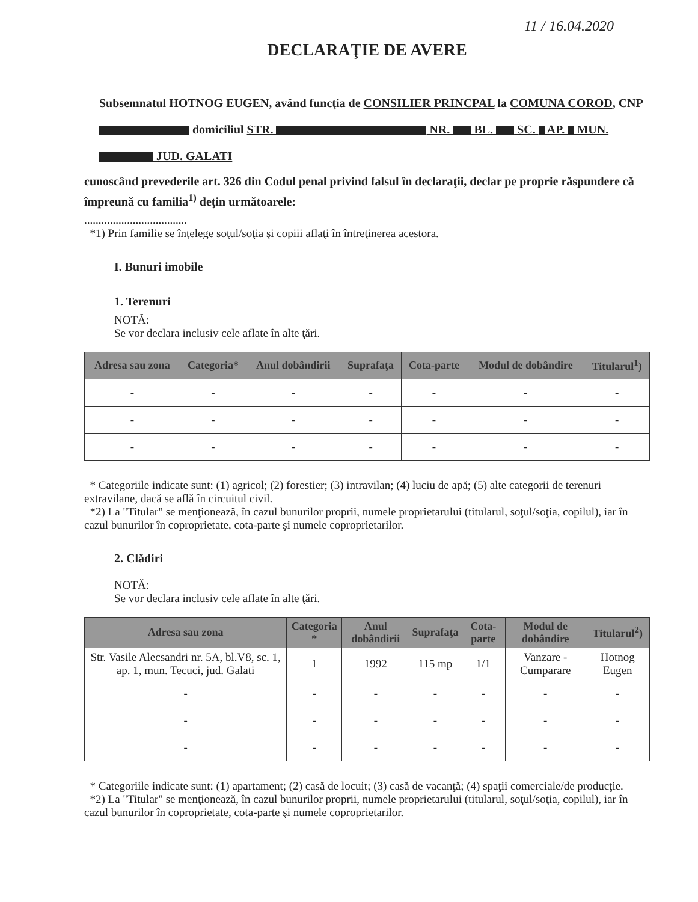11 / 16.04.2020
DECLARAŢIE DE AVERE
Subsemnatul HOTNOG EUGEN, având funcţia de CONSILIER PRINCPAL la COMUNA COROD, CNP domiciliul STR. NR. BL. SC. AP. MUN. JUD. GALATI
cunoscând prevederile art. 326 din Codul penal privind falsul în declaraţii, declar pe proprie răspundere că împreună cu familia<sup>1)</sup> deţin următoarele:
....................................
*1) Prin familie se înţelege soţul/soţia şi copiii aflaţi în întreţinerea acestora.
I. Bunuri imobile
1. Terenuri
NOTĂ:
Se vor declara inclusiv cele aflate în alte ţări.
| Adresa sau zona | Categoria* | Anul dobândirii | Suprafaţa | Cota-parte | Modul de dobândire | Titularul<sup>1</sup>) |
| --- | --- | --- | --- | --- | --- | --- |
| - | - | - | - | - | - | - |
| - | - | - | - | - | - | - |
| - | - | - | - | - | - | - |
* Categoriile indicate sunt: (1) agricol; (2) forestier; (3) intravilan; (4) luciu de apă; (5) alte categorii de terenuri extravilane, dacă se află în circuitul civil.
*2) La "Titular" se menţionează, în cazul bunurilor proprii, numele proprietarului (titularul, soţul/soţia, copilul), iar în cazul bunurilor în coproprietate, cota-parte şi numele coproprietarilor.
2. Clădiri
NOTĂ:
Se vor declara inclusiv cele aflate în alte ţări.
| Adresa sau zona | Categoria * | Anul dobândirii | Suprafaţa | Cota-parte | Modul de dobândire | Titularul<sup>2</sup>) |
| --- | --- | --- | --- | --- | --- | --- |
| Str. Vasile Alecsandri nr. 5A, bl.V8, sc. 1, ap. 1, mun. Tecuci, jud. Galati | 1 | 1992 | 115 mp | 1/1 | Vanzare - Cumparare | Hotnog Eugen |
| - | - | - | - | - | - | - |
| - | - | - | - | - | - | - |
| - | - | - | - | - | - | - |
* Categoriile indicate sunt: (1) apartament; (2) casă de locuit; (3) casă de vacanţă; (4) spaţii comerciale/de producţie.
*2) La "Titular" se menţionează, în cazul bunurilor proprii, numele proprietarului (titularul, soţul/soţia, copilul), iar în cazul bunurilor în coproprietate, cota-parte şi numele coproprietarilor.